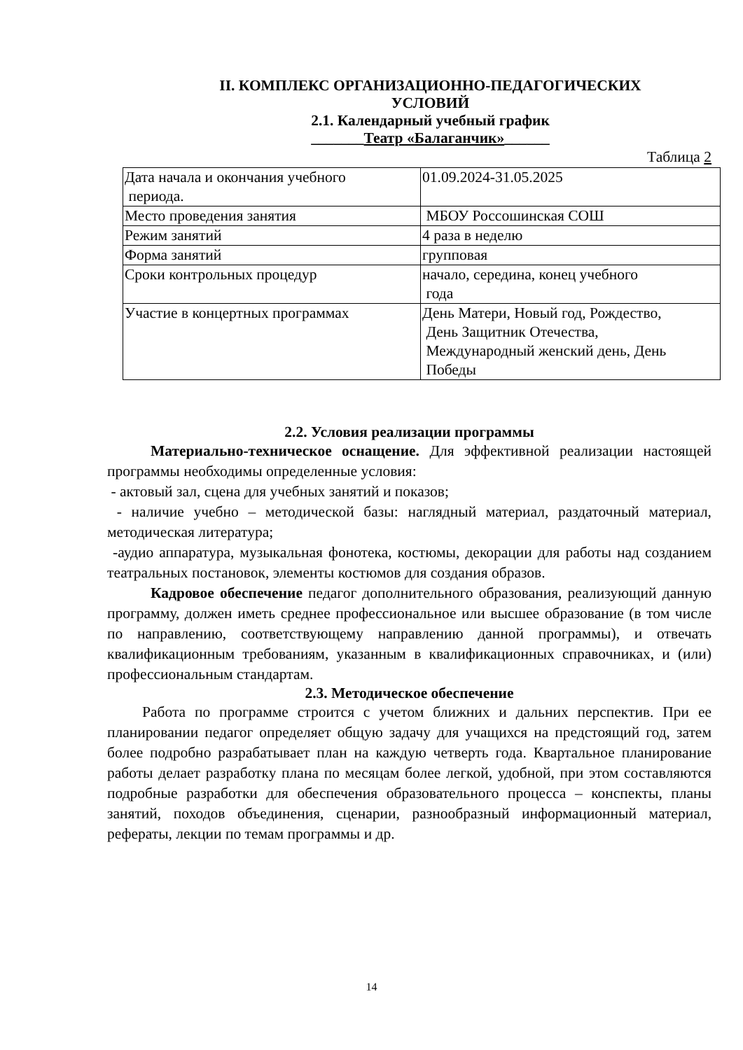II. КОМПЛЕКС ОРГАНИЗАЦИОННО-ПЕДАГОГИЧЕСКИХ
УСЛОВИЙ
2.1. Календарный учебный график
_______Театр «Балаганчик»______
Таблица 2
| Дата начала и окончания учебного периода. | 01.09.2024-31.05.2025 |
| Место проведения занятия | МБОУ Россошинская СОШ |
| Режим занятий | 4 раза в неделю |
| Форма занятий | групповая |
| Сроки контрольных процедур | начало, середина, конец учебного года |
| Участие в концертных программах | День Матери, Новый год, Рождество, День Защитник Отечества, Международный женский день, День Победы |
2.2. Условия реализации программы
Материально-техническое оснащение. Для эффективной реализации настоящей программы необходимы определенные условия:
- актовый зал, сцена для учебных занятий и показов;
- наличие учебно – методической базы: наглядный материал, раздаточный материал, методическая литература;
-аудио аппаратура, музыкальная фонотека, костюмы, декорации для работы над созданием театральных постановок, элементы костюмов для создания образов.
Кадровое обеспечение педагог дополнительного образования, реализующий данную программу, должен иметь среднее профессиональное или высшее образование (в том числе по направлению, соответствующему направлению данной программы), и отвечать квалификационным требованиям, указанным в квалификационных справочниках, и (или) профессиональным стандартам.
2.3. Методическое обеспечение
Работа по программе строится с учетом ближних и дальних перспектив. При ее планировании педагог определяет общую задачу для учащихся на предстоящий год, затем более подробно разрабатывает план на каждую четверть года. Квартальное планирование работы делает разработку плана по месяцам более легкой, удобной, при этом составляются подробные разработки для обеспечения образовательного процесса – конспекты, планы занятий, походов объединения, сценарии, разнообразный информационный материал, рефераты, лекции по темам программы и др.
14